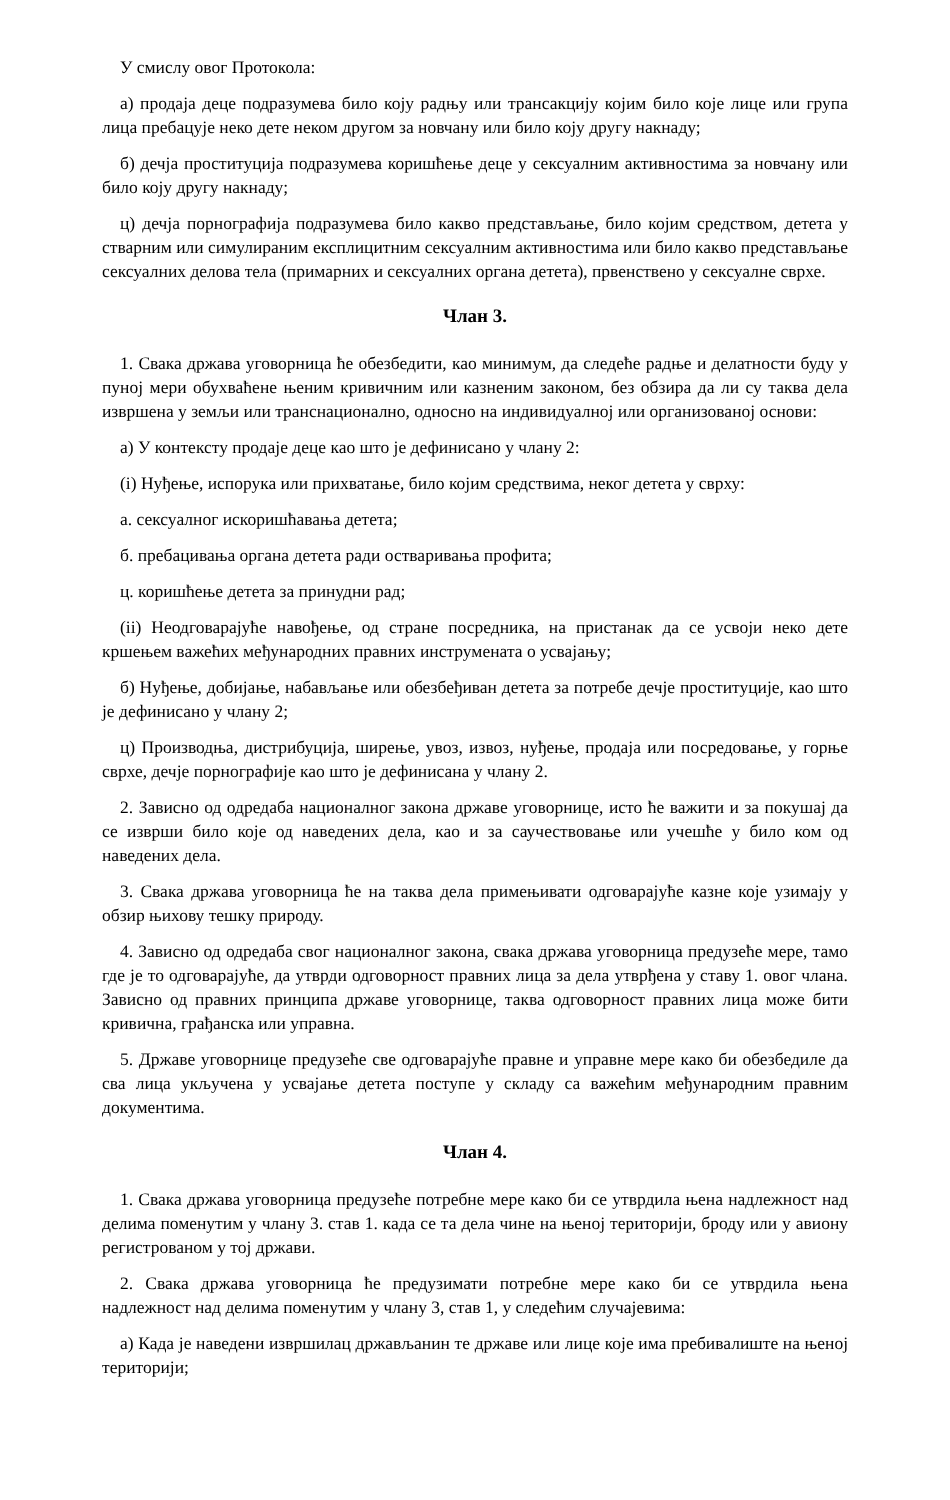У смислу овог Протокола:
а) продаја деце подразумева било коју радњу или трансакцију којим било које лице или група лица пребацује неко дете неком другом за новчану или било коју другу накнаду;
б) дечја проституција подразумева коришћење деце у сексуалним активностима за новчану или било коју другу накнаду;
ц) дечја порнографија подразумева било какво представљање, било којим средством, детета у стварним или симулираним експлицитним сексуалним активностима или било какво представљање сексуалних делова тела (примарних и сексуалних органа детета), првенствено у сексуалне сврхе.
Члан 3.
1. Свака држава уговорница ће обезбедити, као минимум, да следеће радње и делатности буду у пуној мери обухваћене њеним кривичним или казненим законом, без обзира да ли су таква дела извршена у земљи или транснационално, односно на индивидуалној или организованој основи:
а) У контексту продаје деце као што је дефинисано у члану 2:
(i) Нуђење, испорука или прихватање, било којим средствима, неког детета у сврху:
а. сексуалног искоришћавања детета;
б. пребацивања органа детета ради остваривања профита;
ц. коришћење детета за принудни рад;
(ii) Неодговарајуће навођење, од стране посредника, на пристанак да се усвоји неко дете кршењем важећих међународних правних инструмената о усвајању;
б) Нуђење, добијање, набављање или обезбеђиван детета за потребе дечје проституције, као што је дефинисано у члану 2;
ц) Производња, дистрибуција, ширење, увоз, извоз, нуђење, продаја или посредовање, у горње сврхе, дечје порнографије као што је дефинисана у члану 2.
2. Зависно од одредаба националног закона државе уговорнице, исто ће важити и за покушај да се изврши било које од наведених дела, као и за саучествовање или учешће у било ком од наведених дела.
3. Свака држава уговорница ће на таква дела примењивати одговарајуће казне које узимају у обзир њихову тешку природу.
4. Зависно од одредаба свог националног закона, свака држава уговорница предузеће мере, тамо где је то одговарајуће, да утврди одговорност правних лица за дела утврђена у ставу 1. овог члана. Зависно од правних принципа државе уговорнице, таква одговорност правних лица може бити кривична, грађанска или управна.
5. Државе уговорнице предузеће све одговарајуће правне и управне мере како би обезбедиле да сва лица укључена у усвајање детета поступе у складу са важећим међународним правним документима.
Члан 4.
1. Свака држава уговорница предузеће потребне мере како би се утврдила њена надлежност над делима поменутим у члану 3. став 1. када се та дела чине на њеној територији, броду или у авиону регистрованом у тој држави.
2. Свака држава уговорница ће предузимати потребне мере како би се утврдила њена надлежност над делима поменутим у члану 3, став 1, у следећим случајевима:
а) Када је наведени извршилац држављанин те државе или лице које има пребивалиште на њеној територији;